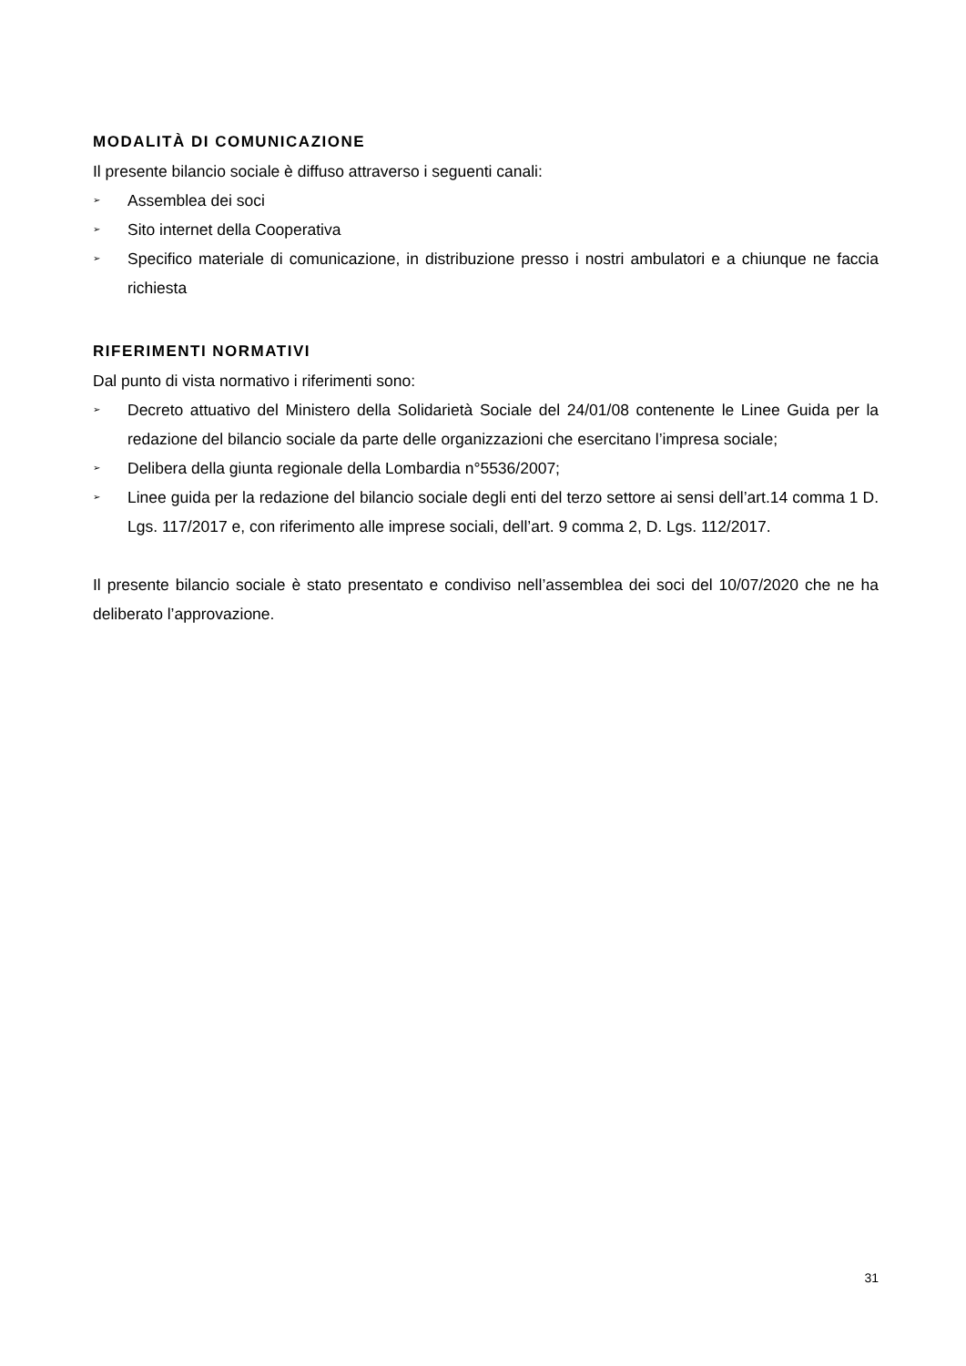MODALITÀ DI COMUNICAZIONE
Il presente bilancio sociale è diffuso attraverso i seguenti canali:
➢ Assemblea dei soci
➢ Sito internet della Cooperativa
➢ Specifico materiale di comunicazione, in distribuzione presso i nostri ambulatori e a chiunque ne faccia richiesta
RIFERIMENTI NORMATIVI
Dal punto di vista normativo i riferimenti sono:
➢ Decreto attuativo del Ministero della Solidarietà Sociale del 24/01/08 contenente le Linee Guida per la redazione del bilancio sociale da parte delle organizzazioni che esercitano l’impresa sociale;
➢ Delibera della giunta regionale della Lombardia n°5536/2007;
➢ Linee guida per la redazione del bilancio sociale degli enti del terzo settore ai sensi dell’art.14 comma 1 D. Lgs. 117/2017 e, con riferimento alle imprese sociali, dell’art. 9 comma 2, D. Lgs. 112/2017.
Il presente bilancio sociale è stato presentato e condiviso nell’assemblea dei soci del 10/07/2020 che ne ha deliberato l’approvazione.
31